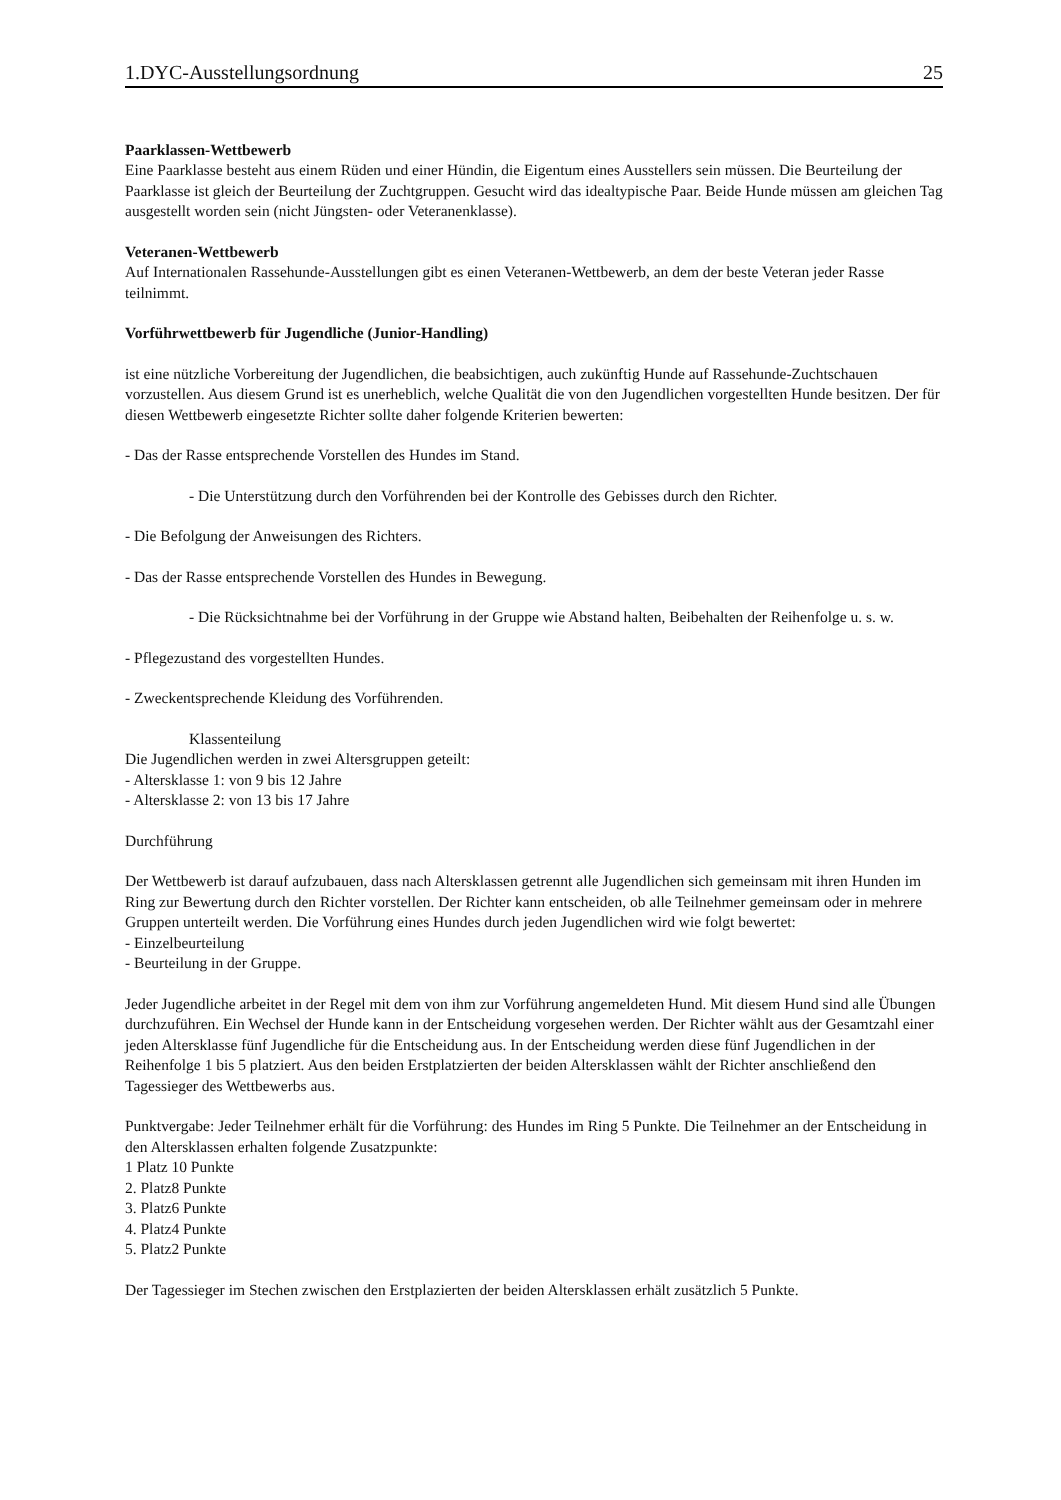1.DYC-Ausstellungsordnung 25
Paarklassen-Wettbewerb
Eine Paarklasse besteht aus einem Rüden und einer Hündin, die Eigentum eines Ausstellers sein müssen. Die Beurteilung der Paarklasse ist gleich der Beurteilung der Zuchtgruppen. Gesucht wird das idealtypische Paar. Beide Hunde müssen am gleichen Tag ausgestellt worden sein (nicht Jüngsten- oder Veteranenklasse).
Veteranen-Wettbewerb
Auf Internationalen Rassehunde-Ausstellungen gibt es einen Veteranen-Wettbewerb, an dem der beste Veteran jeder Rasse teilnimmt.
Vorführwettbewerb für Jugendliche (Junior-Handling)
ist eine nützliche Vorbereitung der Jugendlichen, die beabsichtigen, auch zukünftig Hunde auf Rassehunde-Zuchtschauen vorzustellen. Aus diesem Grund ist es unerheblich, welche Qualität die von den Jugendlichen vorgestellten Hunde besitzen. Der für diesen Wettbewerb eingesetzte Richter sollte daher folgende Kriterien bewerten:
- Das der Rasse entsprechende Vorstellen des Hundes im Stand.
- Die Unterstützung durch den Vorführenden bei der Kontrolle des Gebisses durch den Richter.
- Die Befolgung der Anweisungen des Richters.
- Das der Rasse entsprechende Vorstellen des Hundes in Bewegung.
- Die Rücksichtnahme bei der Vorführung in der Gruppe wie Abstand halten, Beibehalten der Reihenfolge u. s. w.
- Pflegezustand des vorgestellten Hundes.
- Zweckentsprechende Kleidung des Vorführenden.
Klassenteilung
Die Jugendlichen werden in zwei Altersgruppen geteilt:
- Altersklasse 1: von 9 bis 12 Jahre
- Altersklasse 2: von 13 bis 17 Jahre
Durchführung
Der Wettbewerb ist darauf aufzubauen, dass nach Altersklassen getrennt alle Jugendlichen sich gemeinsam mit ihren Hunden im Ring zur Bewertung durch den Richter vorstellen. Der Richter kann entscheiden, ob alle Teilnehmer gemeinsam oder in mehrere Gruppen unterteilt werden. Die Vorführung eines Hundes durch jeden Jugendlichen wird wie folgt bewertet:
- Einzelbeurteilung
- Beurteilung in der Gruppe.
Jeder Jugendliche arbeitet in der Regel mit dem von ihm zur Vorführung angemeldeten Hund. Mit diesem Hund sind alle Übungen durchzuführen. Ein Wechsel der Hunde kann in der Entscheidung vorgesehen werden. Der Richter wählt aus der Gesamtzahl einer jeden Altersklasse fünf Jugendliche für die Entscheidung aus. In der Entscheidung werden diese fünf Jugendlichen in der Reihenfolge 1 bis 5 platziert. Aus den beiden Erstplatzierten der beiden Altersklassen wählt der Richter anschließend den Tagessieger des Wettbewerbs aus.
Punktvergabe: Jeder Teilnehmer erhält für die Vorführung: des Hundes im Ring 5 Punkte. Die Teilnehmer an der Entscheidung in den Altersklassen erhalten folgende Zusatzpunkte:
1 Platz 10 Punkte
2. Platz8 Punkte
3. Platz6 Punkte
4. Platz4 Punkte
5. Platz2 Punkte
Der Tagessieger im Stechen zwischen den Erstplazierten der beiden Altersklassen erhält zusätzlich 5 Punkte.